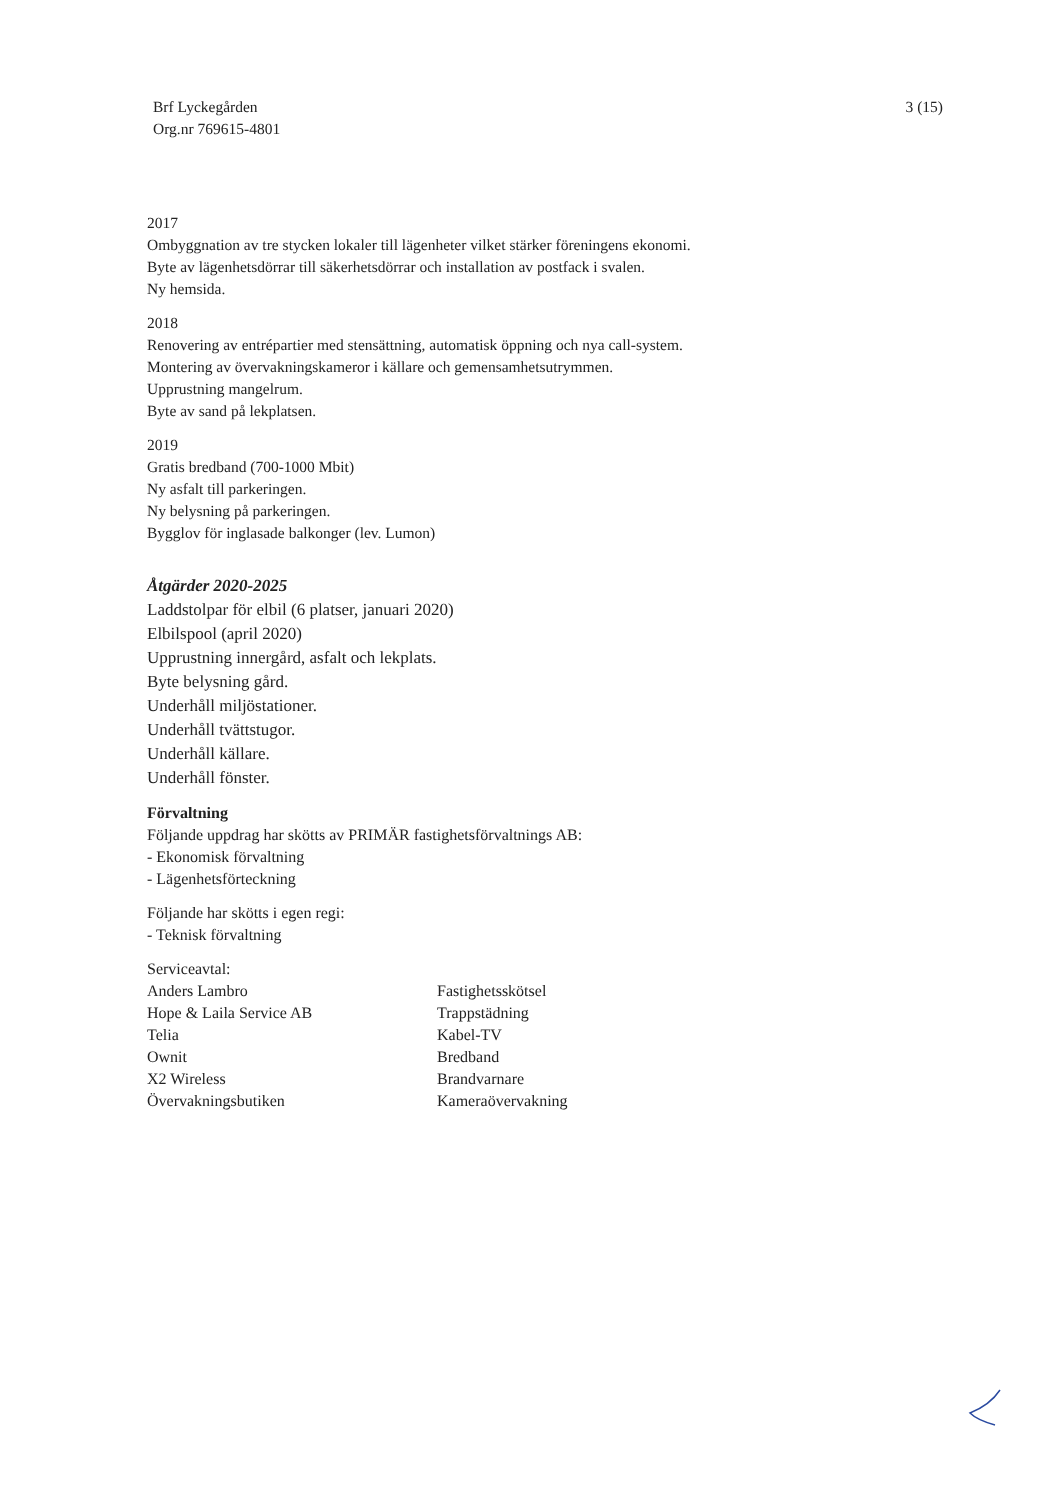Brf Lyckegården
Org.nr 769615-4801
3 (15)
2017
Ombyggnation av tre stycken lokaler till lägenheter vilket stärker föreningens ekonomi.
Byte av lägenhetsdörrar till säkerhetsdörrar och installation av postfack i svalen.
Ny hemsida.
2018
Renovering av entrépartier med stensättning, automatisk öppning och nya call-system.
Montering av övervakningskameror i källare och gemensamhetsutrymmen.
Upprustning mangelrum.
Byte av sand på lekplatsen.
2019
Gratis bredband (700-1000 Mbit)
Ny asfalt till parkeringen.
Ny belysning på parkeringen.
Bygglov för inglasade balkonger (lev. Lumon)
Åtgärder 2020-2025
Laddstolpar för elbil (6 platser, januari 2020)
Elbilspool (april 2020)
Upprustning innergård, asfalt och lekplats.
Byte belysning gård.
Underhåll miljöstationer.
Underhåll tvättstugor.
Underhåll källare.
Underhåll fönster.
Förvaltning
Följande uppdrag har skötts av PRIMÄR fastighetsförvaltnings AB:
- Ekonomisk förvaltning
- Lägenhetsförteckning
Följande har skötts i egen regi:
- Teknisk förvaltning
| Serviceavtal: | |
| Anders Lambro | Fastighetsskötsel |
| Hope & Laila Service AB | Trappstädning |
| Telia | Kabel-TV |
| Ownit | Bredband |
| X2 Wireless | Brandvarnare |
| Övervakningsbutiken | Kameraövervakning |